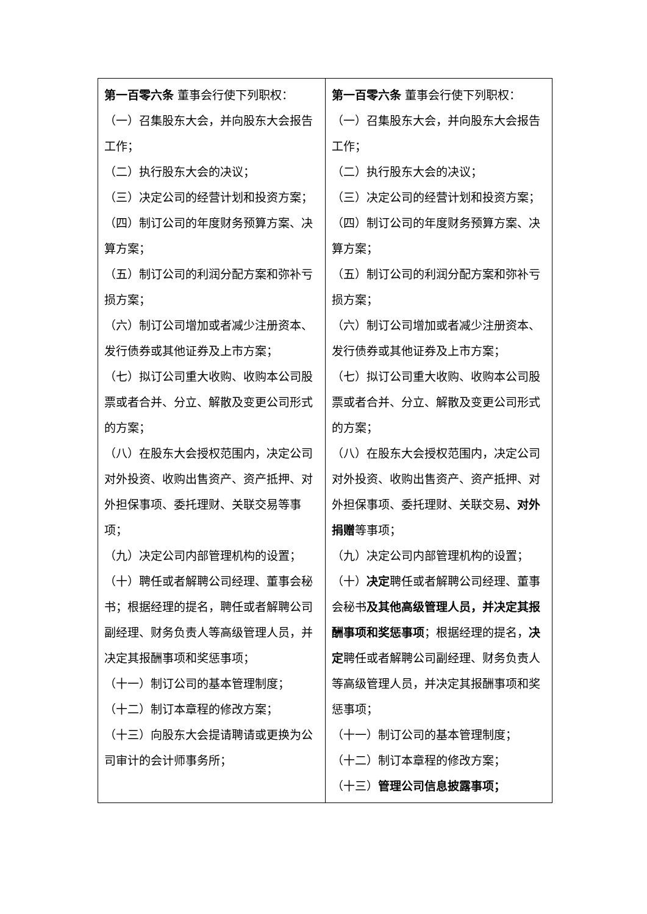| 第一百零六条 董事会行使下列职权： （一）召集股东大会，并向股东大会报告工作； （二）执行股东大会的决议； （三）决定公司的经营计划和投资方案； （四）制订公司的年度财务预算方案、决算方案； （五）制订公司的利润分配方案和弥补亏损方案； （六）制订公司增加或者减少注册资本、发行债券或其他证券及上市方案； （七）拟订公司重大收购、收购本公司股票或者合并、分立、解散及变更公司形式的方案； （八）在股东大会授权范围内，决定公司对外投资、收购出售资产、资产抵押、对外担保事项、委托理财、关联交易等事项； （九）决定公司内部管理机构的设置； （十）聘任或者解聘公司经理、董事会秘书；根据经理的提名，聘任或者解聘公司副经理、财务负责人等高级管理人员，并决定其报酬事项和奖惩事项； （十一）制订公司的基本管理制度； （十二）制订本章程的修改方案； （十三）向股东大会提请聘请或更换为公司审计的会计师事务所； | 第一百零六条 董事会行使下列职权： （一）召集股东大会，并向股东大会报告工作； （二）执行股东大会的决议； （三）决定公司的经营计划和投资方案； （四）制订公司的年度财务预算方案、决算方案； （五）制订公司的利润分配方案和弥补亏损方案； （六）制订公司增加或者减少注册资本、发行债券或其他证券及上市方案； （七）拟订公司重大收购、收购本公司股票或者合并、分立、解散及变更公司形式的方案； （八）在股东大会授权范围内，决定公司对外投资、收购出售资产、资产抵押、对外担保事项、委托理财、关联交易 、对外捐赠 等事项； （九）决定公司内部管理机构的设置； （十） 决定 聘任或者解聘公司经理、董事会秘书 及其他高级管理人员，并决定其报酬事项和奖惩事项 ；根据经理的提名， 决定 聘任或者解聘公司副经理、财务负责人等高级管理人员，并决定其报酬事项和奖惩事项； （十一）制订公司的基本管理制度； （十二）制订本章程的修改方案； （十三） 管理公司信息披露事项； |